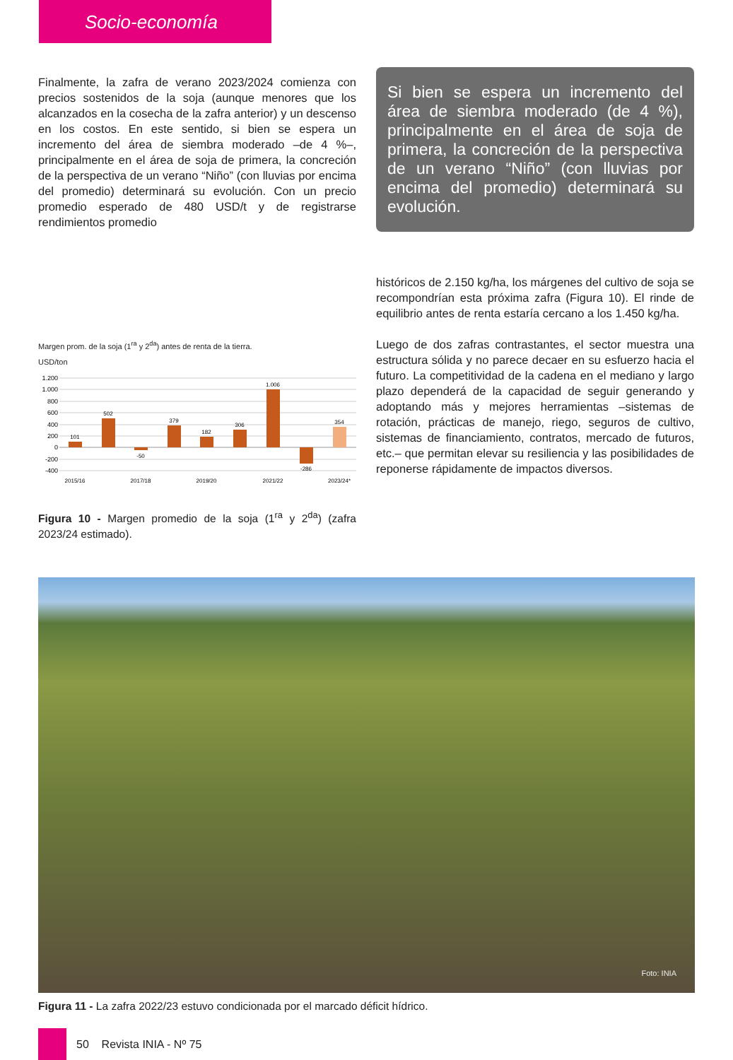Socio-economía
Finalmente, la zafra de verano 2023/2024 comienza con precios sostenidos de la soja (aunque menores que los alcanzados en la cosecha de la zafra anterior) y un descenso en los costos. En este sentido, si bien se espera un incremento del área de siembra moderado –de 4 %–, principalmente en el área de soja de primera, la concreción de la perspectiva de un verano “Niño” (con lluvias por encima del promedio) determinará su evolución. Con un precio promedio esperado de 480 USD/t y de registrarse rendimientos promedio
Margen prom. de la soja (1<sup>ra</sup> y 2<sup>da</sup>) antes de renta de la tierra.
USD/ton
1.200
1.000
800
600
400
200
0
-200
-400
101
502
-50
379
182
306
1.006
-286
354
2015/16
2017/18
2019/20
2021/22
2023/24*
Figura 10 - Margen promedio de la soja (1<sup>ra</sup> y 2<sup>da</sup>) (zafra 2023/24 estimado).
Si bien se espera un incremento del área de siembra moderado (de 4 %), principalmente en el área de soja de primera, la concreción de la perspectiva de un verano “Niño” (con lluvias por encima del promedio) determinará su evolución.
históricos de 2.150 kg/ha, los márgenes del cultivo de soja se recompondrían esta próxima zafra (Figura 10). El rinde de equilibrio antes de renta estaría cercano a los 1.450 kg/ha.
Luego de dos zafras contrastantes, el sector muestra una estructura sólida y no parece decaer en su esfuerzo hacia el futuro. La competitividad de la cadena en el mediano y largo plazo dependerá de la capacidad de seguir generando y adoptando más y mejores herramientas –sistemas de rotación, prácticas de manejo, riego, seguros de cultivo, sistemas de financiamiento, contratos, mercado de futuros, etc.– que permitan elevar su resiliencia y las posibilidades de reponerse rápidamente de impactos diversos.
Foto: INIA
Figura 11 - La zafra 2022/23 estuvo condicionada por el marcado déficit hídrico.
50 Revista INIA - Nº 75